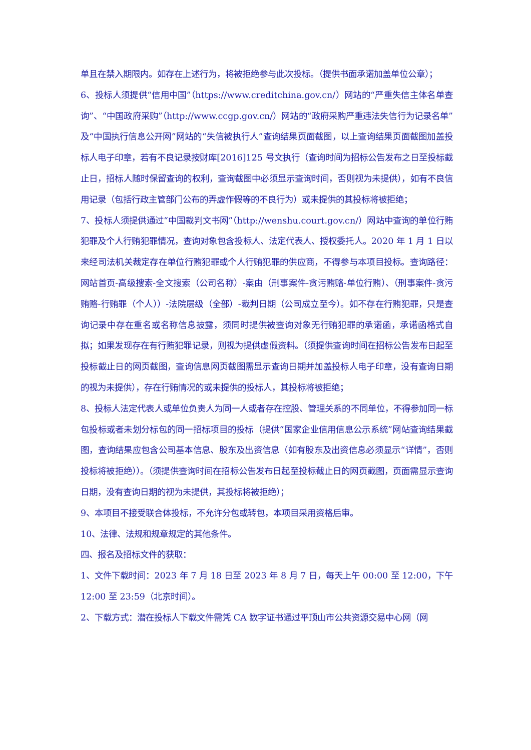单且在禁入期限内。如存在上述行为，将被拒绝参与此次投标。（提供书面承诺加盖单位公章）；
6、投标人须提供“信用中国”（https://www.creditchina.gov.cn/）网站的“严重失信主体名单查询”、“中国政府采购”（http://www.ccgp.gov.cn/）网站的“政府采购严重违法失信行为记录名单”及“中国执行信息公开网”网站的“失信被执行人”查询结果页面截图，以上查询结果页面截图加盖投标人电子印章，若有不良记录按财库[2016]125 号文执行（查询时间为招标公告发布之日至投标截止日，招标人随时保留查询的权利，查询截图中必须显示查询时间，否则视为未提供），如有不良信用记录（包括行政主管部门公布的弄虚作假等的不良行为）或未提供的其投标将被拒绝；
7、投标人须提供通过“中国裁判文书网”（http://wenshu.court.gov.cn/）网站中查询的单位行贿犯罪及个人行贿犯罪情况，查询对象包含投标人、法定代表人、授权委托人。2020 年 1 月 1 日以来经司法机关裁定存在单位行贿犯罪或个人行贿犯罪的供应商，不得参与本项目投标。查询路径：网站首页-高级搜索-全文搜索（公司名称）-案由（刑事案件-贪污贿赂-单位行贿）、（刑事案件-贪污贿赂-行贿罪（个人））-法院层级（全部）-裁判日期（公司成立至今）。如不存在行贿犯罪，只是查询记录中存在重名或名称信息披露，须同时提供被查询对象无行贿犯罪的承诺函，承诺函格式自拟；如果发现存在有行贿犯罪记录，则视为提供虚假资料。（须提供查询时间在招标公告发布日起至投标截止日的网页截图，查询信息网页截图需显示查询日期并加盖投标人电子印章，没有查询日期的视为未提供），存在行贿情况的或未提供的投标人，其投标将被拒绝；
8、投标人法定代表人或单位负责人为同一人或者存在控股、管理关系的不同单位，不得参加同一标包投标或者未划分标包的同一招标项目的投标（提供“国家企业信用信息公示系统”网站查询结果截图，查询结果应包含公司基本信息、股东及出资信息（如有股东及出资信息必须显示“详情”，否则投标将被拒绝））。（须提供查询时间在招标公告发布日起至投标截止日的网页截图，页面需显示查询日期，没有查询日期的视为未提供，其投标将被拒绝）；
9、本项目不接受联合体投标，不允许分包或转包，本项目采用资格后审。
10、法律、法规和规章规定的其他条件。
四、报名及招标文件的获取：
1、文件下载时间：2023 年 7 月 18 日至 2023 年 8 月 7 日，每天上午 00:00 至 12:00，下午 12:00 至 23:59（北京时间）。
2、下载方式：潜在投标人下载文件需凭 CA 数字证书通过平顶山市公共资源交易中心网（网